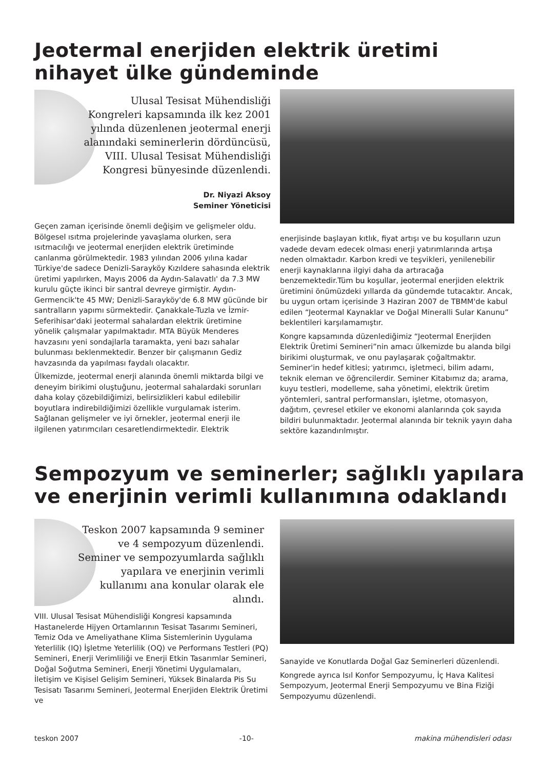Jeotermal enerjiden elektrik üretimi
nihayet ülke gündeminde
Ulusal Tesisat Mühendisliği Kongreleri kapsamında ilk kez 2001 yılında düzenlenen jeotermal enerji alanındaki seminerlerin dördüncüsü, VIII. Ulusal Tesisat Mühendisliği Kongresi bünyesinde düzenlendi.
Dr. Niyazi Aksoy
Seminer Yöneticisi
Geçen zaman içerisinde önemli değişim ve gelişmeler oldu. Bölgesel ısıtma projelerinde yavaşlama olurken, sera ısıtmacılığı ve jeotermal enerjiden elektrik üretiminde canlanma görülmektedir. 1983 yılından 2006 yılına kadar Türkiye'de sadece Denizli-Sarayköy Kızıldere sahasında elektrik üretimi yapılırken, Mayıs 2006 da Aydın-Salavatlı' da 7.3 MW kurulu güçte ikinci bir santral devreye girmiştir. Aydın-Germencik'te 45 MW; Denizli-Sarayköy'de 6.8 MW gücünde bir santralların yapımı sürmektedir. Çanakkale-Tuzla ve İzmir-Seferihisar'daki jeotermal sahalardan elektrik üretimine yönelik çalışmalar yapılmaktadır. MTA Büyük Menderes havzasını yeni sondajlarla taramakta, yeni bazı sahalar bulunması beklenmektedir. Benzer bir çalışmanın Gediz havzasında da yapılması faydalı olacaktır.
Ülkemizde, jeotermal enerji alanında önemli miktarda bilgi ve deneyim birikimi oluştuğunu, jeotermal sahalardaki sorunları daha kolay çözebildiğimizi, belirsizlikleri kabul edilebilir boyutlara indirebildiğimizi özellikle vurgulamak isterim. Sağlanan gelişmeler ve iyi örnekler, jeotermal enerji ile ilgilenen yatırımcıları cesaretlendirmektedir. Elektrik
enerjisinde başlayan kıtlık, fiyat artışı ve bu koşulların uzun vadede devam edecek olması enerji yatırımlarında artışa neden olmaktadır. Karbon kredi ve teşvikleri, yenilenebilir enerji kaynaklarına ilgiyi daha da artıracağa benzemektedir.Tüm bu koşullar, jeotermal enerjiden elektrik üretimini önümüzdeki yıllarda da gündemde tutacaktır. Ancak, bu uygun ortam içerisinde 3 Haziran 2007 de TBMM'de kabul edilen “Jeotermal Kaynaklar ve Doğal Mineralli Sular Kanunu” beklentileri karşılamamıştır.
Kongre kapsamında düzenlediğimiz “Jeotermal Enerjiden Elektrik Üretimi Semineri”nin amacı ülkemizde bu alanda bilgi birikimi oluşturmak, ve onu paylaşarak çoğaltmaktır. Seminer'in hedef kitlesi; yatırımcı, işletmeci, bilim adamı, teknik eleman ve öğrencilerdir. Seminer Kitabımız da; arama, kuyu testleri, modelleme, saha yönetimi, elektrik üretim yöntemleri, santral performansları, işletme, otomasyon, dağıtım, çevresel etkiler ve ekonomi alanlarında çok sayıda bildiri bulunmaktadır. Jeotermal alanında bir teknik yayın daha sektöre kazandırılmıştır.
Sempozyum ve seminerler; sağlıklı yapılara
ve enerjinin verimli kullanımına odaklandı
Teskon 2007 kapsamında 9 seminer ve 4 sempozyum düzenlendi. Seminer ve sempozyumlarda sağlıklı yapılara ve enerjinin verimli kullanımı ana konular olarak ele alındı.
VIII. Ulusal Tesisat Mühendisliği Kongresi kapsamında Hastanelerde Hijyen Ortamlarının Tesisat Tasarımı Semineri, Temiz Oda ve Ameliyathane Klima Sistemlerinin Uygulama Yeterlilik (IQ) İşletme Yeterlilik (OQ) ve Performans Testleri (PQ) Semineri, Enerji Verimliliği ve Enerji Etkin Tasarımlar Semineri, Doğal Soğutma Semineri, Enerji Yönetimi Uygulamaları, İletişim ve Kişisel Gelişim Semineri, Yüksek Binalarda Pis Su Tesisatı Tasarımı Semineri, Jeotermal Enerjiden Elektrik Üretimi ve
Sanayide ve Konutlarda Doğal Gaz Seminerleri düzenlendi.
Kongrede ayrıca Isıl Konfor Sempozyumu, İç Hava Kalitesi Sempozyum, Jeotermal Enerji Sempozyumu ve Bina Fiziği Sempozyumu düzenlendi.
teskon 2007 -10- makina mühendisleri odası